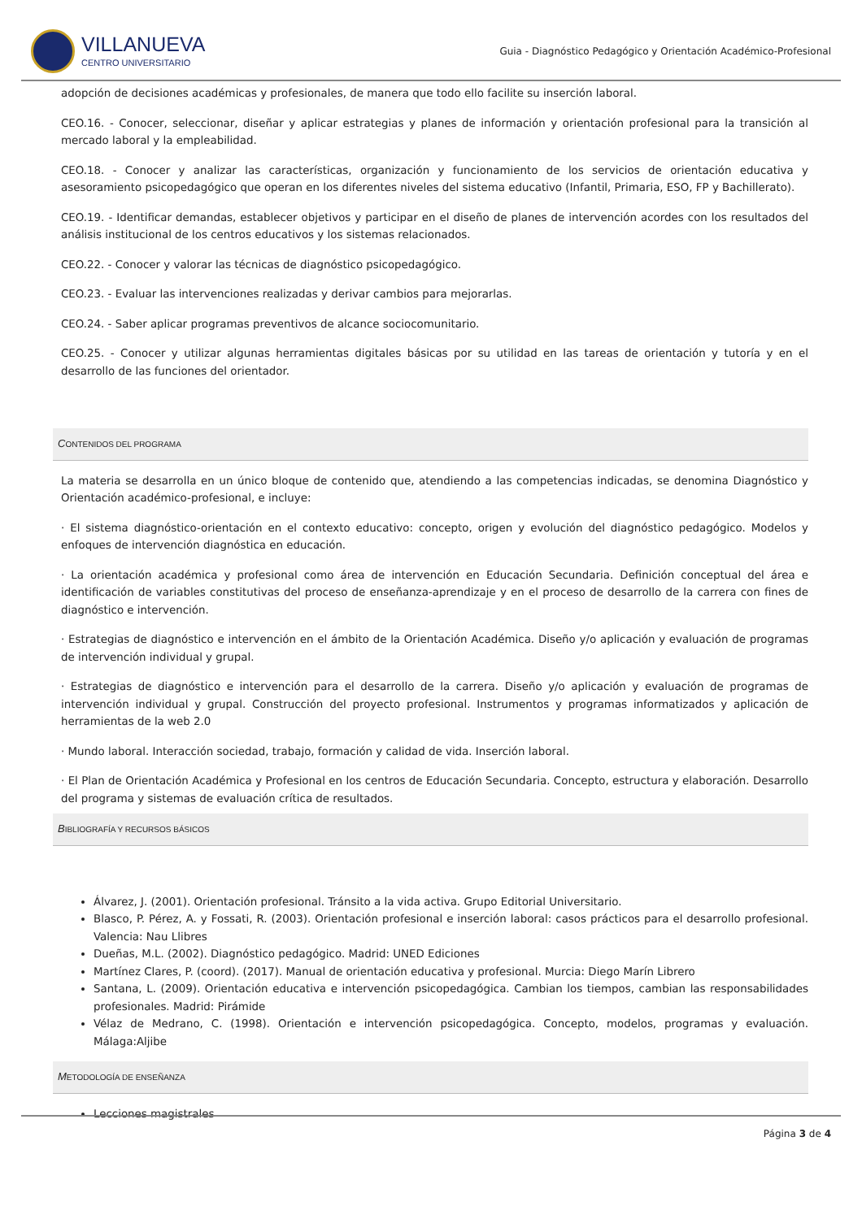VILLANUEVA
CENTRO UNIVERSITARIO
Guia - Diagnóstico Pedagógico y Orientación Académico-Profesional
adopción de decisiones académicas y profesionales, de manera que todo ello facilite su inserción laboral.
CEO.16. - Conocer, seleccionar, diseñar y aplicar estrategias y planes de información y orientación profesional para la transición al mercado laboral y la empleabilidad.
CEO.18. - Conocer y analizar las características, organización y funcionamiento de los servicios de orientación educativa y asesoramiento psicopedagógico que operan en los diferentes niveles del sistema educativo (Infantil, Primaria, ESO, FP y Bachillerato).
CEO.19. - Identificar demandas, establecer objetivos y participar en el diseño de planes de intervención acordes con los resultados del análisis institucional de los centros educativos y los sistemas relacionados.
CEO.22. - Conocer y valorar las técnicas de diagnóstico psicopedagógico.
CEO.23. - Evaluar las intervenciones realizadas y derivar cambios para mejorarlas.
CEO.24. - Saber aplicar programas preventivos de alcance sociocomunitario.
CEO.25. - Conocer y utilizar algunas herramientas digitales básicas por su utilidad en las tareas de orientación y tutoría y en el desarrollo de las funciones del orientador.
CONTENIDOS DEL PROGRAMA
La materia se desarrolla en un único bloque de contenido que, atendiendo a las competencias indicadas, se denomina Diagnóstico y Orientación académico-profesional, e incluye:
· El sistema diagnóstico-orientación en el contexto educativo: concepto, origen y evolución del diagnóstico pedagógico. Modelos y enfoques de intervención diagnóstica en educación.
· La orientación académica y profesional como área de intervención en Educación Secundaria. Definición conceptual del área e identificación de variables constitutivas del proceso de enseñanza-aprendizaje y en el proceso de desarrollo de la carrera con fines de diagnóstico e intervención.
· Estrategias de diagnóstico e intervención en el ámbito de la Orientación Académica. Diseño y/o aplicación y evaluación de programas de intervención individual y grupal.
· Estrategias de diagnóstico e intervención para el desarrollo de la carrera. Diseño y/o aplicación y evaluación de programas de intervención individual y grupal. Construcción del proyecto profesional. Instrumentos y programas informatizados y aplicación de herramientas de la web 2.0
· Mundo laboral. Interacción sociedad, trabajo, formación y calidad de vida. Inserción laboral.
· El Plan de Orientación Académica y Profesional en los centros de Educación Secundaria. Concepto, estructura y elaboración. Desarrollo del programa y sistemas de evaluación crítica de resultados.
BIBLIOGRAFÍA Y RECURSOS BÁSICOS
Álvarez, J. (2001). Orientación profesional. Tránsito a la vida activa. Grupo Editorial Universitario.
Blasco, P. Pérez, A. y Fossati, R. (2003). Orientación profesional e inserción laboral: casos prácticos para el desarrollo profesional. Valencia: Nau Llibres
Dueñas, M.L. (2002). Diagnóstico pedagógico. Madrid: UNED Ediciones
Martínez Clares, P. (coord). (2017). Manual de orientación educativa y profesional. Murcia: Diego Marín Librero
Santana, L. (2009). Orientación educativa e intervención psicopedagógica. Cambian los tiempos, cambian las responsabilidades profesionales. Madrid: Pirámide
Vélaz de Medrano, C. (1998). Orientación e intervención psicopedagógica. Concepto, modelos, programas y evaluación. Málaga:Aljibe
METODOLOGÍA DE ENSEÑANZA
Lecciones magistrales
Página 3 de 4